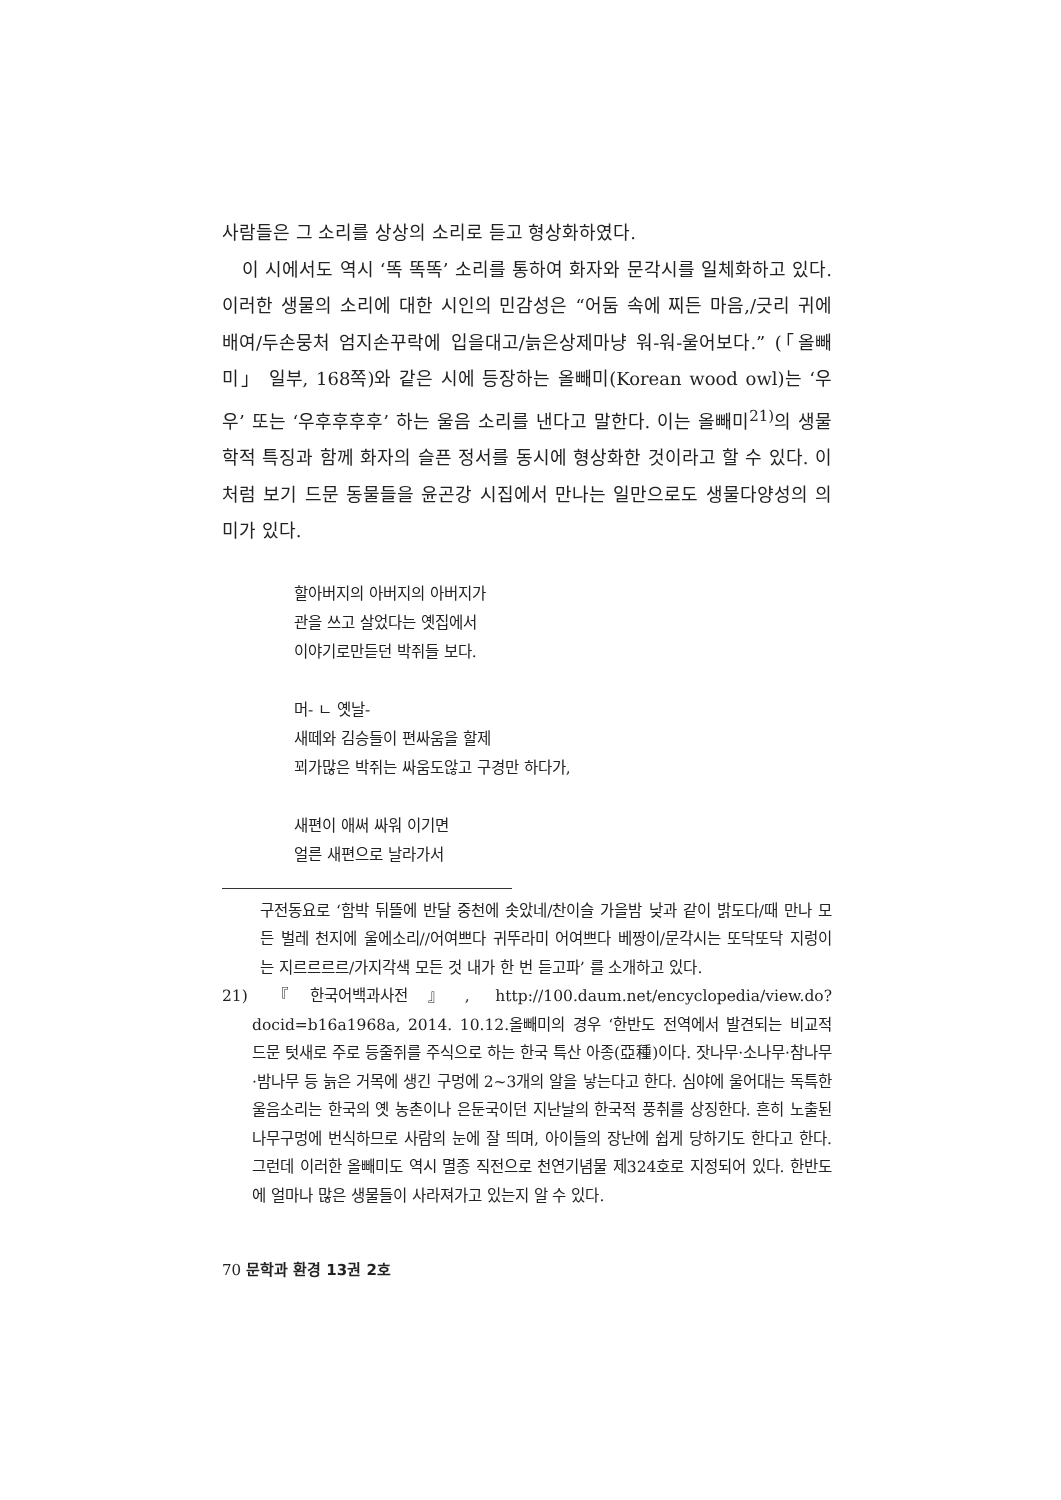사람들은 그 소리를 상상의 소리로 듣고 형상화하였다.
이 시에서도 역시 ‘똑 똑똑’ 소리를 통하여 화자와 문각시를 일체화하고 있다. 이러한 생물의 소리에 대한 시인의 민감성은 “어둠 속에 찌든 마음,/긋리 귀에 배여/두손뭉처 엄지손꾸락에 입을대고/늙은상제마냥 워-워-울어보다.” (「올빼미」 일부, 168쪽)와 같은 시에 등장하는 올빼미(Korean wood owl)는 ‘우우’ 또는 ‘우후후후후’ 하는 울음 소리를 낸다고 말한다. 이는 올빼미<sup>21)</sup>의 생물학적 특징과 함께 화자의 슬픈 정서를 동시에 형상화한 것이라고 할 수 있다. 이처럼 보기 드문 동물들을 윤곤강 시집에서 만나는 일만으로도 생물다양성의 의미가 있다.
할아버지의 아버지의 아버지가
관을 쓰고 살었다는 옛집에서
이야기로만듣던 박쥐들 보다.
머- ㄴ 옛날-
새떼와 김승들이 편싸움을 할제
꾀가많은 박쥐는 싸움도않고 구경만 하다가,
새편이 애써 싸워 이기면
얼른 새편으로 날라가서
구전동요로 ‘함박 뒤뜰에 반달 중천에 솟았네/찬이슬 가을밤 낮과 같이 밝도다/때 만나 모든 벌레 천지에 울에소리//어여쁘다 귀뚜라미 어여쁘다 베짱이/문각시는 또닥또닥 지렁이는 지르르르르/가지각색 모든 것 내가 한 번 듣고파’ 를 소개하고 있다.
21) 『한국어백과사전』, http://100.daum.net/encyclopedia/view.do?docid=b16a1968a, 2014. 10.12.올빼미의 경우 ‘한반도 전역에서 발견되는 비교적 드문 텃새로 주로 등줄쥐를 주식으로 하는 한국 특산 아종(亞種)이다. 잣나무·소나무·참나무·밤나무 등 늙은 거목에 생긴 구멍에 2~3개의 알을 낳는다고 한다. 심야에 울어대는 독특한 울음소리는 한국의 옛 농촌이나 은둔국이던 지난날의 한국적 풍취를 상징한다. 흔히 노출된 나무구멍에 번식하므로 사람의 눈에 잘 띄며, 아이들의 장난에 쉽게 당하기도 한다고 한다. 그런데 이러한 올빼미도 역시 멸종 직전으로 천연기념물 제324호로 지정되어 있다. 한반도에 얼마나 많은 생물들이 사라져가고 있는지 알 수 있다.
70 문학과 환경 13권 2호